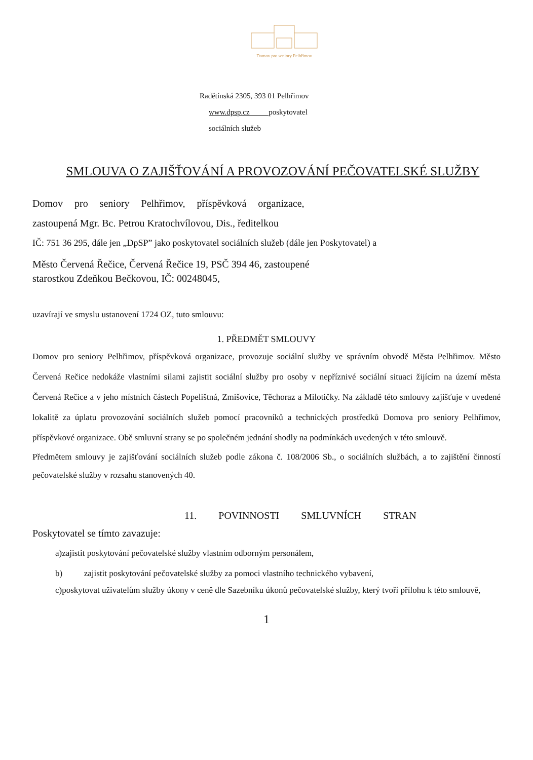Domov pro seniory Pelhřimov
Radětínská 2305, 393 01 Pelhřimov
www.dpsp.cz poskytovatel
sociálních služeb
SMLOUVA O ZAJIŠŤOVÁNÍ A PROVOZOVÁNÍ PEČOVATELSKÉ SLUŽBY
Domov pro seniory Pelhřimov, příspěvková organizace,
zastoupená Mgr. Bc. Petrou Kratochvílovou, Dis., ředitelkou
IČ: 751 36 295, dále jen „DpSP” jako poskytovatel sociálních služeb (dále jen Poskytovatel) a
Město Červená Řečice, Červená Řečice 19, PSČ 394 46, zastoupené
starostkou Zdeňkou Bečkovou, IČ: 00248045,
uzavírají ve smyslu ustanovení 1724 OZ, tuto smlouvu:
1. PŘEDMĚT SMLOUVY
Domov pro seniory Pelhřimov, příspěvková organizace, provozuje sociální služby ve správním obvodě Města Pelhřimov. Město Červená Rečice nedokáže vlastními silami zajistit sociální služby pro osoby v nepříznivé sociální situaci žijícím na území města Červená Rečice a v jeho místních částech Popelištná, Zmišovice, Těchoraz a Milotičky. Na základě této smlouvy zajišťuje v uvedené lokalitě za úplatu provozování sociálních služeb pomocí pracovníků a technických prostředků Domova pro seniory Pelhřimov, příspěvkové organizace. Obě smluvní strany se po společném jednání shodly na podmínkách uvedených v této smlouvě.
Předmětem smlouvy je zajišťování sociálních služeb podle zákona č. 108/2006 Sb., o sociálních službách, a to zajištění činností pečovatelské služby v rozsahu stanovených 40.
11. POVINNOSTI SMLUVNÍCH STRAN
Poskytovatel se tímto zavazuje:
a)zajistit poskytování pečovatelské služby vlastním odborným personálem,
b) zajistit poskytování pečovatelské služby za pomoci vlastního technického vybavení,
c)poskytovat uživatelům služby úkony v ceně dle Sazebníku úkonů pečovatelské služby, který tvoří přílohu k této smlouvě,
1